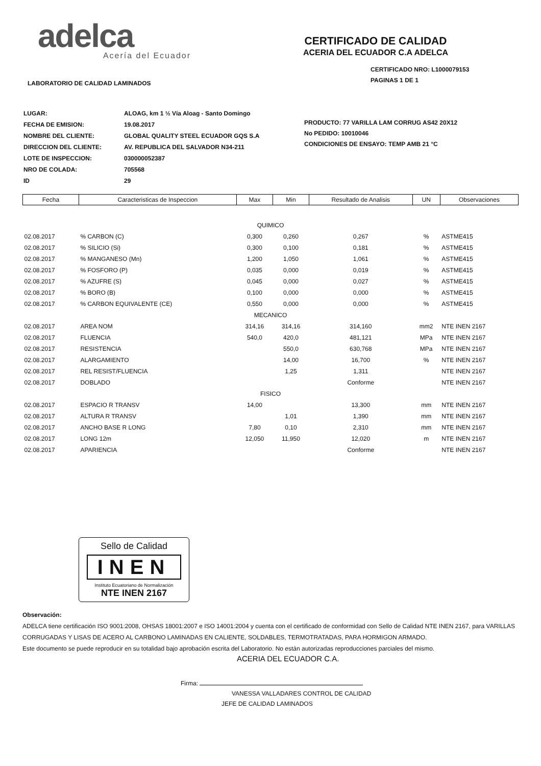adelca
Acería del Ecuador
CERTIFICADO DE CALIDAD
ACERIA DEL ECUADOR C.A ADELCA
LABORATORIO DE CALIDAD LAMINADOS
CERTIFICADO NRO: L1000079153
PAGINAS 1 DE 1
| LUGAR: | ALOAG, km 1 ½ Vía Aloag - Santo Domingo |
| FECHA DE EMISION: | 19.08.2017 |
| NOMBRE DEL CLIENTE: | GLOBAL QUALITY STEEL ECUADOR GQS S.A |
| DIRECCION DEL CLIENTE: | AV. REPUBLICA DEL SALVADOR N34-211 |
| LOTE DE INSPECCION: | 030000052387 |
| NRO DE COLADA: | 705568 |
| ID | 29 |
PRODUCTO: 77 VARILLA LAM CORRUG AS42 20X12
No PEDIDO: 10010046
CONDICIONES DE ENSAYO: TEMP AMB 21 °C
| Fecha | Caracteristicas de Inspeccion | Max | Min | Resultado de Analisis | UN | Observaciones |
| --- | --- | --- | --- | --- | --- | --- |
| QUIMICO | | | | | | |
| 02.08.2017 | % CARBON (C) | 0,300 | 0,260 | 0,267 | % | ASTME415 |
| 02.08.2017 | % SILICIO (Si) | 0,300 | 0,100 | 0,181 | % | ASTME415 |
| 02.08.2017 | % MANGANESO (Mn) | 1,200 | 1,050 | 1,061 | % | ASTME415 |
| 02.08.2017 | % FOSFORO (P) | 0,035 | 0,000 | 0,019 | % | ASTME415 |
| 02.08.2017 | % AZUFRE (S) | 0,045 | 0,000 | 0,027 | % | ASTME415 |
| 02.08.2017 | % BORO (B) | 0,100 | 0,000 | 0,000 | % | ASTME415 |
| 02.08.2017 | % CARBON EQUIVALENTE (CE) | 0,550 | 0,000 | 0,000 | % | ASTME415 |
| MECANICO | | | | | | |
| 02.08.2017 | AREA NOM | 314,16 | 314,16 | 314,160 | mm2 | NTE INEN 2167 |
| 02.08.2017 | FLUENCIA | 540,0 | 420,0 | 481,121 | MPa | NTE INEN 2167 |
| 02.08.2017 | RESISTENCIA | | 550,0 | 630,768 | MPa | NTE INEN 2167 |
| 02.08.2017 | ALARGAMIENTO | | 14,00 | 16,700 | % | NTE INEN 2167 |
| 02.08.2017 | REL RESIST/FLUENCIA | | 1,25 | 1,311 | | NTE INEN 2167 |
| 02.08.2017 | DOBLADO | | | Conforme | | NTE INEN 2167 |
| FISICO | | | | | | |
| 02.08.2017 | ESPACIO R TRANSV | 14,00 | | 13,300 | mm | NTE INEN 2167 |
| 02.08.2017 | ALTURA R TRANSV | | 1,01 | 1,390 | mm | NTE INEN 2167 |
| 02.08.2017 | ANCHO BASE R LONG | 7,80 | 0,10 | 2,310 | mm | NTE INEN 2167 |
| 02.08.2017 | LONG 12m | 12,050 | 11,950 | 12,020 | m | NTE INEN 2167 |
| 02.08.2017 | APARIENCIA | | | Conforme | | NTE INEN 2167 |
Sello de Calidad
INEN
Instituto Ecuatoriano de Normalización
NTE INEN 2167
Observación:
ADELCA tiene certificación ISO 9001:2008, OHSAS 18001:2007 e ISO 14001:2004 y cuenta con el certificado de conformidad con Sello de Calidad NTE INEN 2167, para VARILLAS CORRUGADAS Y LISAS DE ACERO AL CARBONO LAMINADAS EN CALIENTE, SOLDABLES, TERMOTRATADAS, PARA HORMIGON ARMADO.
Este documento se puede reproducir en su totalidad bajo aprobación escrita del Laboratorio. No están autorizadas reproducciones parciales del mismo.
ACERIA DEL ECUADOR C.A.
Firma:
VANESSA VALLADARES CONTROL DE CALIDAD
JEFE DE CALIDAD LAMINADOS